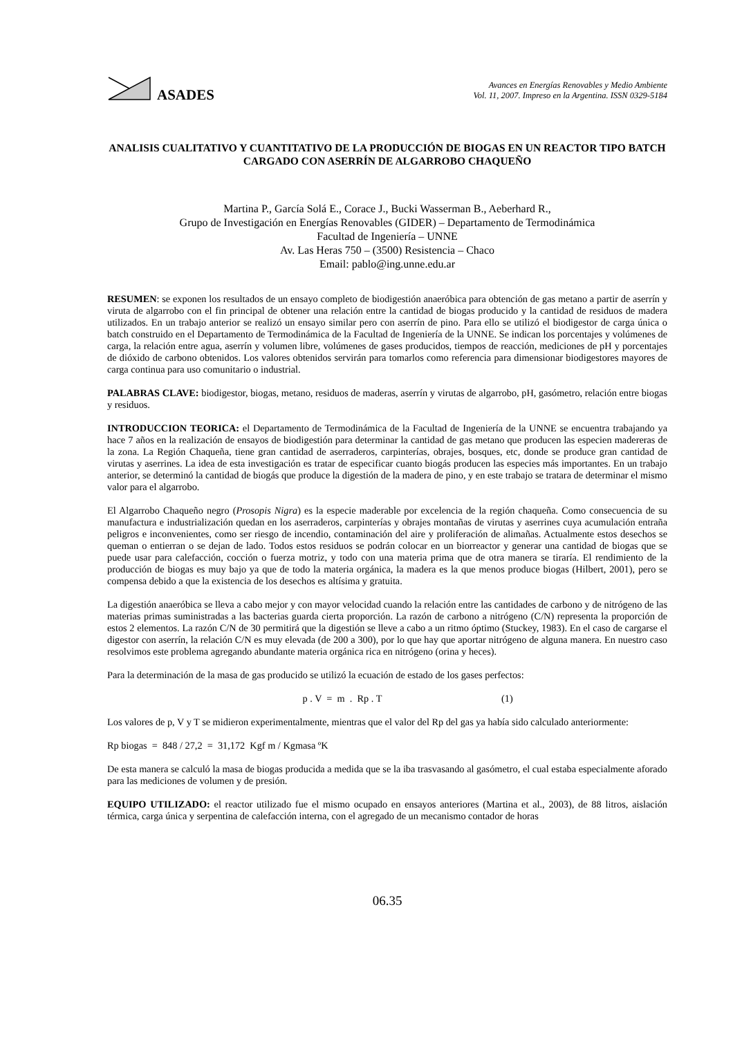ASADES
Avances en Energías Renovables y Medio Ambiente
Vol. 11, 2007. Impreso en la Argentina. ISSN 0329-5184
ANALISIS CUALITATIVO Y CUANTITATIVO DE LA PRODUCCIÓN DE BIOGAS EN UN REACTOR TIPO BATCH CARGADO CON ASERRÍN DE ALGARROBO CHAQUEÑO
Martina P., García Solá E., Corace J., Bucki Wasserman B., Aeberhard R.,
Grupo de Investigación en Energías Renovables (GIDER) – Departamento de Termodinámica
Facultad de Ingeniería – UNNE
Av. Las Heras 750 – (3500) Resistencia – Chaco
Email: pablo@ing.unne.edu.ar
RESUMEN: se exponen los resultados de un ensayo completo de biodigestión anaeróbica para obtención de gas metano a partir de aserrín y viruta de algarrobo con el fin principal de obtener una relación entre la cantidad de biogas producido y la cantidad de residuos de madera utilizados. En un trabajo anterior se realizó un ensayo similar pero con aserrín de pino. Para ello se utilizó el biodigestor de carga única o batch construido en el Departamento de Termodinámica de la Facultad de Ingeniería de la UNNE. Se indican los porcentajes y volúmenes de carga, la relación entre agua, aserrín y volumen libre, volúmenes de gases producidos, tiempos de reacción, mediciones de pH y porcentajes de dióxido de carbono obtenidos. Los valores obtenidos servirán para tomarlos como referencia para dimensionar biodigestores mayores de carga continua para uso comunitario o industrial.
PALABRAS CLAVE: biodigestor, biogas, metano, residuos de maderas, aserrín y virutas de algarrobo, pH, gasómetro, relación entre biogas y residuos.
INTRODUCCION TEORICA: el Departamento de Termodinámica de la Facultad de Ingeniería de la UNNE se encuentra trabajando ya hace 7 años en la realización de ensayos de biodigestión para determinar la cantidad de gas metano que producen las especien madereras de la zona. La Región Chaqueña, tiene gran cantidad de aserraderos, carpinterías, obrajes, bosques, etc, donde se produce gran cantidad de virutas y aserrines. La idea de esta investigación es tratar de especificar cuanto biogás producen las especies más importantes. En un trabajo anterior, se determinó la cantidad de biogás que produce la digestión de la madera de pino, y en este trabajo se tratara de determinar el mismo valor para el algarrobo.
El Algarrobo Chaqueño negro (Prosopis Nigra) es la especie maderable por excelencia de la región chaqueña. Como consecuencia de su manufactura e industrialización quedan en los aserraderos, carpinterías y obrajes montañas de virutas y aserrines cuya acumulación entraña peligros e inconvenientes, como ser riesgo de incendio, contaminación del aire y proliferación de alimañas. Actualmente estos desechos se queman o entierran o se dejan de lado. Todos estos residuos se podrán colocar en un biorreactor y generar una cantidad de biogas que se puede usar para calefacción, cocción o fuerza motriz, y todo con una materia prima que de otra manera se tiraría. El rendimiento de la producción de biogas es muy bajo ya que de todo la materia orgánica, la madera es la que menos produce biogas (Hilbert, 2001), pero se compensa debido a que la existencia de los desechos es altísima y gratuita.
La digestión anaeróbica se lleva a cabo mejor y con mayor velocidad cuando la relación entre las cantidades de carbono y de nitrógeno de las materias primas suministradas a las bacterias guarda cierta proporción. La razón de carbono a nitrógeno (C/N) representa la proporción de estos 2 elementos. La razón C/N de 30 permitirá que la digestión se lleve a cabo a un ritmo óptimo (Stuckey, 1983). En el caso de cargarse el digestor con aserrín, la relación C/N es muy elevada (de 200 a 300), por lo que hay que aportar nitrógeno de alguna manera. En nuestro caso resolvimos este problema agregando abundante materia orgánica rica en nitrógeno (orina y heces).
Para la determinación de la masa de gas producido se utilizó la ecuación de estado de los gases perfectos:
p . V = m . Rp . T (1)
Los valores de p, V y T se midieron experimentalmente, mientras que el valor del Rp del gas ya había sido calculado anteriormente:
Rp biogas = 848 / 27,2 = 31,172 Kgf m / Kgmasa ºK
De esta manera se calculó la masa de biogas producida a medida que se la iba trasvasando al gasómetro, el cual estaba especialmente aforado para las mediciones de volumen y de presión.
EQUIPO UTILIZADO: el reactor utilizado fue el mismo ocupado en ensayos anteriores (Martina et al., 2003), de 88 litros, aislación térmica, carga única y serpentina de calefacción interna, con el agregado de un mecanismo contador de horas
06.35